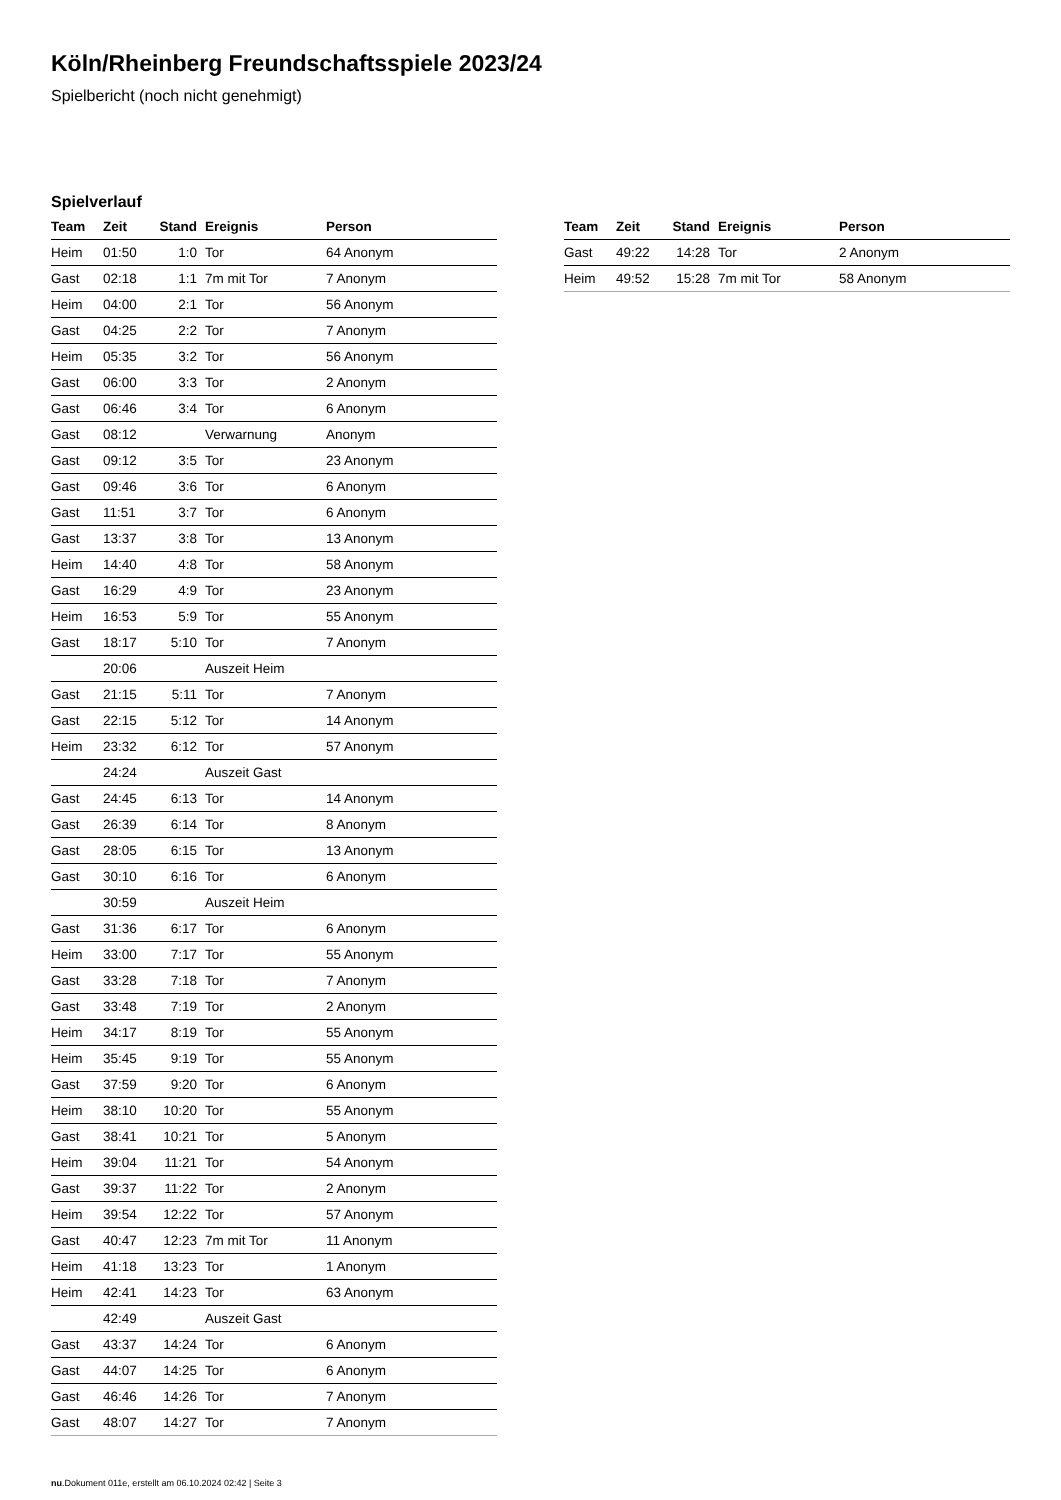Köln/Rheinberg Freundschaftsspiele 2023/24
Spielbericht (noch nicht genehmigt)
Spielverlauf
| Team | Zeit | Stand | Ereignis | Person |
| --- | --- | --- | --- | --- |
| Heim | 01:50 | 1:0 | Tor | 64 Anonym |
| Gast | 02:18 | 1:1 | 7m mit Tor | 7 Anonym |
| Heim | 04:00 | 2:1 | Tor | 56 Anonym |
| Gast | 04:25 | 2:2 | Tor | 7 Anonym |
| Heim | 05:35 | 3:2 | Tor | 56 Anonym |
| Gast | 06:00 | 3:3 | Tor | 2 Anonym |
| Gast | 06:46 | 3:4 | Tor | 6 Anonym |
| Gast | 08:12 | | Verwarnung | Anonym |
| Gast | 09:12 | 3:5 | Tor | 23 Anonym |
| Gast | 09:46 | 3:6 | Tor | 6 Anonym |
| Gast | 11:51 | 3:7 | Tor | 6 Anonym |
| Gast | 13:37 | 3:8 | Tor | 13 Anonym |
| Heim | 14:40 | 4:8 | Tor | 58 Anonym |
| Gast | 16:29 | 4:9 | Tor | 23 Anonym |
| Heim | 16:53 | 5:9 | Tor | 55 Anonym |
| Gast | 18:17 | 5:10 | Tor | 7 Anonym |
| | 20:06 | | Auszeit Heim | |
| Gast | 21:15 | 5:11 | Tor | 7 Anonym |
| Gast | 22:15 | 5:12 | Tor | 14 Anonym |
| Heim | 23:32 | 6:12 | Tor | 57 Anonym |
| | 24:24 | | Auszeit Gast | |
| Gast | 24:45 | 6:13 | Tor | 14 Anonym |
| Gast | 26:39 | 6:14 | Tor | 8 Anonym |
| Gast | 28:05 | 6:15 | Tor | 13 Anonym |
| Gast | 30:10 | 6:16 | Tor | 6 Anonym |
| | 30:59 | | Auszeit Heim | |
| Gast | 31:36 | 6:17 | Tor | 6 Anonym |
| Heim | 33:00 | 7:17 | Tor | 55 Anonym |
| Gast | 33:28 | 7:18 | Tor | 7 Anonym |
| Gast | 33:48 | 7:19 | Tor | 2 Anonym |
| Heim | 34:17 | 8:19 | Tor | 55 Anonym |
| Heim | 35:45 | 9:19 | Tor | 55 Anonym |
| Gast | 37:59 | 9:20 | Tor | 6 Anonym |
| Heim | 38:10 | 10:20 | Tor | 55 Anonym |
| Gast | 38:41 | 10:21 | Tor | 5 Anonym |
| Heim | 39:04 | 11:21 | Tor | 54 Anonym |
| Gast | 39:37 | 11:22 | Tor | 2 Anonym |
| Heim | 39:54 | 12:22 | Tor | 57 Anonym |
| Gast | 40:47 | 12:23 | 7m mit Tor | 11 Anonym |
| Heim | 41:18 | 13:23 | Tor | 1 Anonym |
| Heim | 42:41 | 14:23 | Tor | 63 Anonym |
| | 42:49 | | Auszeit Gast | |
| Gast | 43:37 | 14:24 | Tor | 6 Anonym |
| Gast | 44:07 | 14:25 | Tor | 6 Anonym |
| Gast | 46:46 | 14:26 | Tor | 7 Anonym |
| Gast | 48:07 | 14:27 | Tor | 7 Anonym |
| Team | Zeit | Stand | Ereignis | Person |
| --- | --- | --- | --- | --- |
| Gast | 49:22 | 14:28 | Tor | 2 Anonym |
| Heim | 49:52 | 15:28 | 7m mit Tor | 58 Anonym |
nu.Dokument 011e, erstellt am 06.10.2024 02:42 | Seite 3